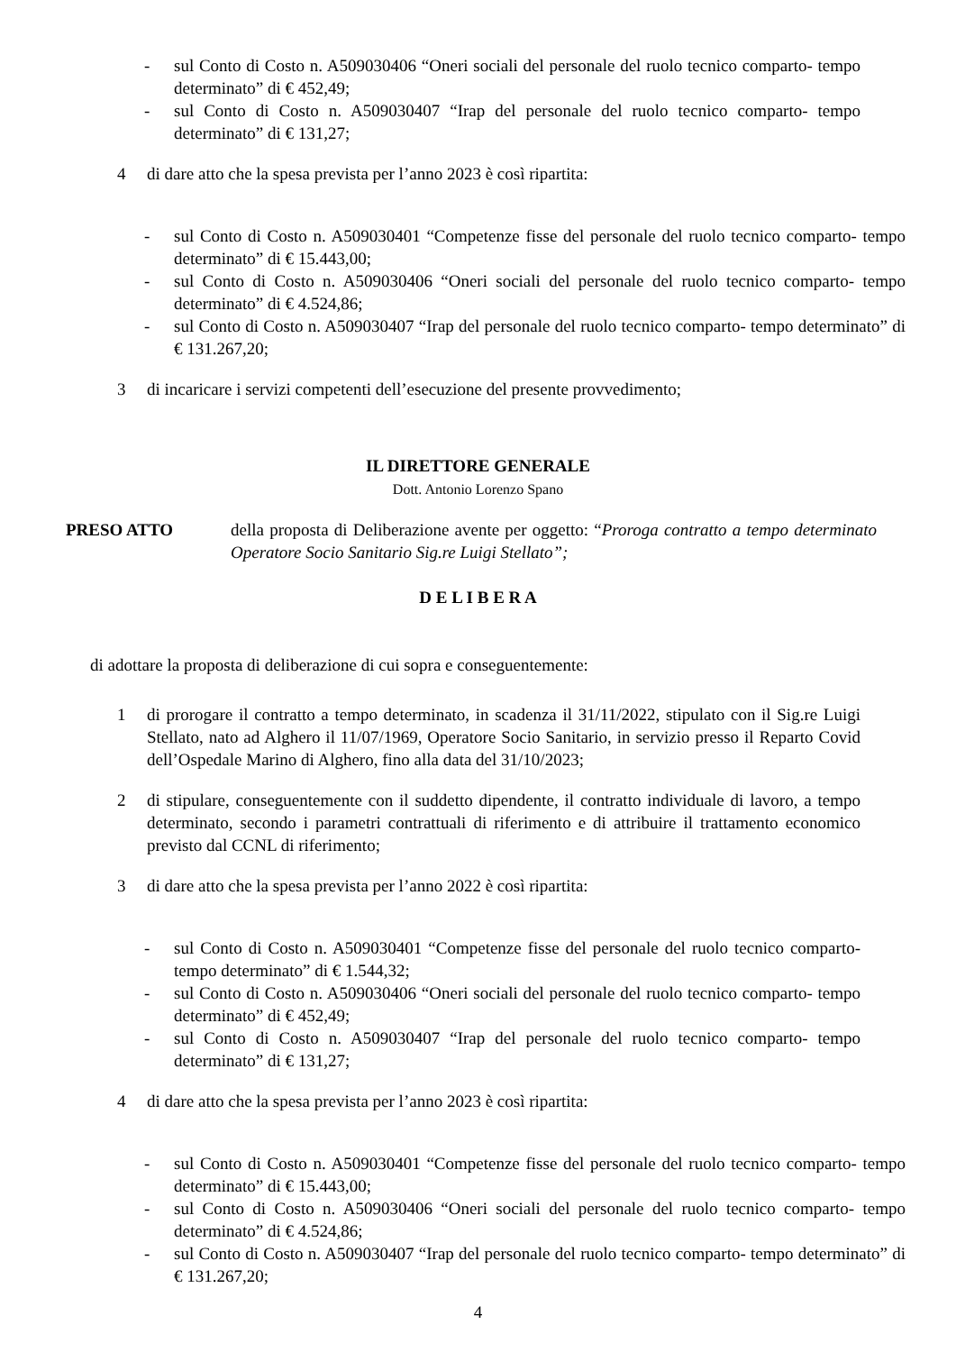- sul Conto di Costo n. A509030406 “Oneri sociali del personale del ruolo tecnico comparto- tempo determinato” di € 452,49;
- sul Conto di Costo n. A509030407 “Irap del personale del ruolo tecnico comparto- tempo determinato” di € 131,27;
4 di dare atto che la spesa prevista per l’anno 2023 è così ripartita:
- sul Conto di Costo n. A509030401 “Competenze fisse del personale del ruolo tecnico comparto- tempo determinato” di € 15.443,00;
- sul Conto di Costo n. A509030406 “Oneri sociali del personale del ruolo tecnico comparto- tempo determinato” di € 4.524,86;
- sul Conto di Costo n. A509030407 “Irap del personale del ruolo tecnico comparto- tempo determinato” di € 131.267,20;
3 di incaricare i servizi competenti dell’esecuzione del presente provvedimento;
IL DIRETTORE GENERALE
Dott. Antonio Lorenzo Spano
PRESO ATTO della proposta di Deliberazione avente per oggetto: “Proroga contratto a tempo determinato Operatore Socio Sanitario Sig.re Luigi Stellato”;
D E L I B E R A
di adottare la proposta di deliberazione di cui sopra e conseguentemente:
1 di prorogare il contratto a tempo determinato, in scadenza il 31/11/2022, stipulato con il Sig.re Luigi Stellato, nato ad Alghero il 11/07/1969, Operatore Socio Sanitario, in servizio presso il Reparto Covid dell’Ospedale Marino di Alghero, fino alla data del 31/10/2023;
2 di stipulare, conseguentemente con il suddetto dipendente, il contratto individuale di lavoro, a tempo determinato, secondo i parametri contrattuali di riferimento e di attribuire il trattamento economico previsto dal CCNL di riferimento;
3 di dare atto che la spesa prevista per l’anno 2022 è così ripartita:
- sul Conto di Costo n. A509030401 “Competenze fisse del personale del ruolo tecnico comparto- tempo determinato” di € 1.544,32;
- sul Conto di Costo n. A509030406 “Oneri sociali del personale del ruolo tecnico comparto- tempo determinato” di € 452,49;
- sul Conto di Costo n. A509030407 “Irap del personale del ruolo tecnico comparto- tempo determinato” di € 131,27;
4 di dare atto che la spesa prevista per l’anno 2023 è così ripartita:
- sul Conto di Costo n. A509030401 “Competenze fisse del personale del ruolo tecnico comparto- tempo determinato” di € 15.443,00;
- sul Conto di Costo n. A509030406 “Oneri sociali del personale del ruolo tecnico comparto- tempo determinato” di € 4.524,86;
- sul Conto di Costo n. A509030407 “Irap del personale del ruolo tecnico comparto- tempo determinato” di € 131.267,20;
4